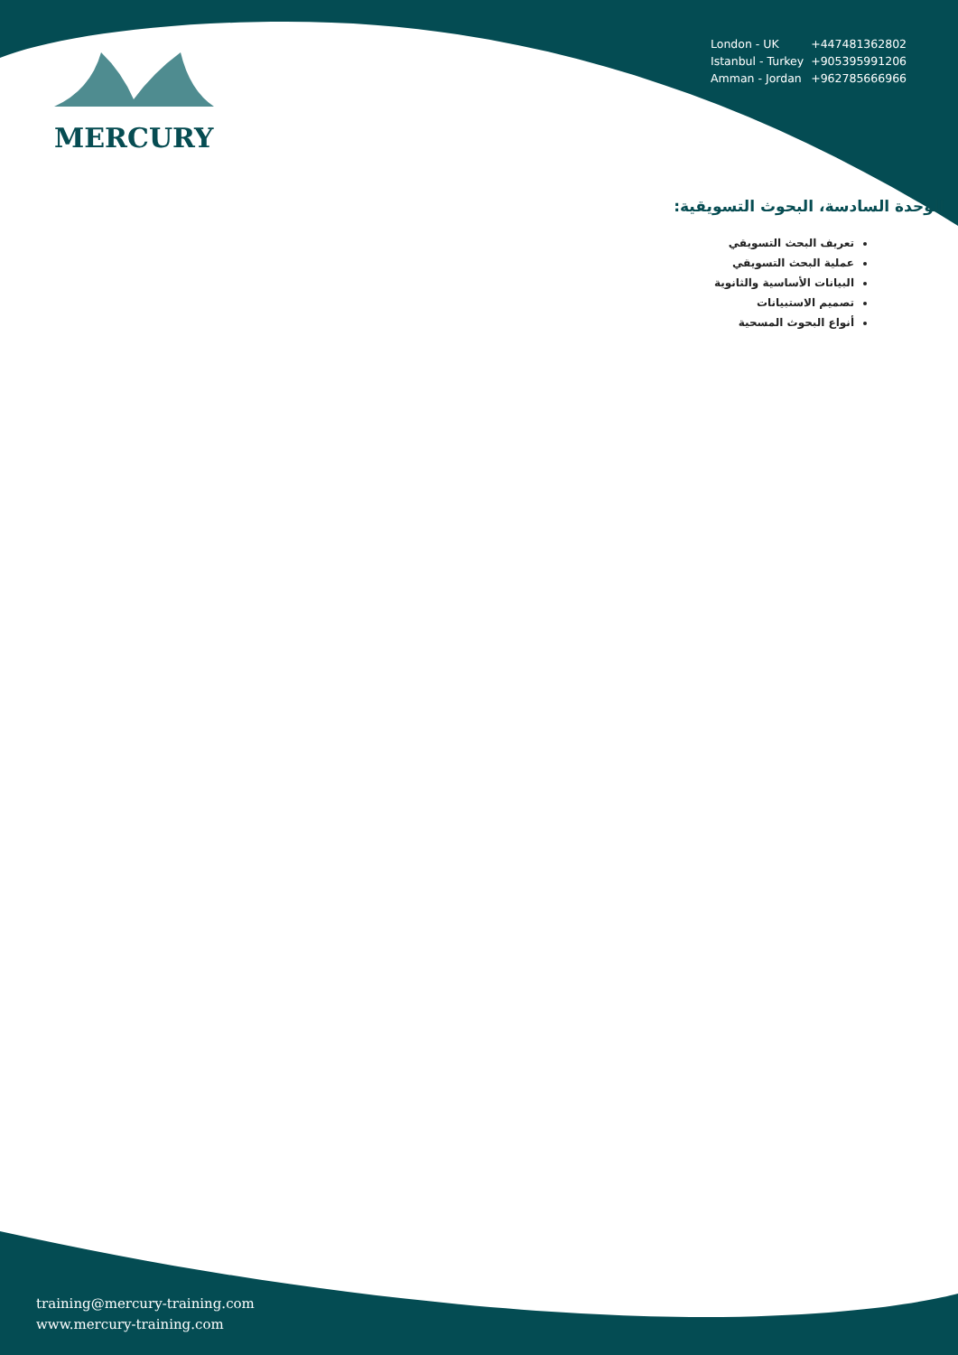| London - UK | +447481362802 |
| Istanbul - Turkey | +905395991206 |
| Amman - Jordan | +962785666966 |
MERCURY
الوحدة السادسة، البحوث التسويقية:
تعريف البحث التسويقي
عملية البحث التسويقي
البيانات الأساسية والثانوية
تصميم الاستبيانات
أنواع البحوث المسحية
training@mercury-training.com
www.mercury-training.com